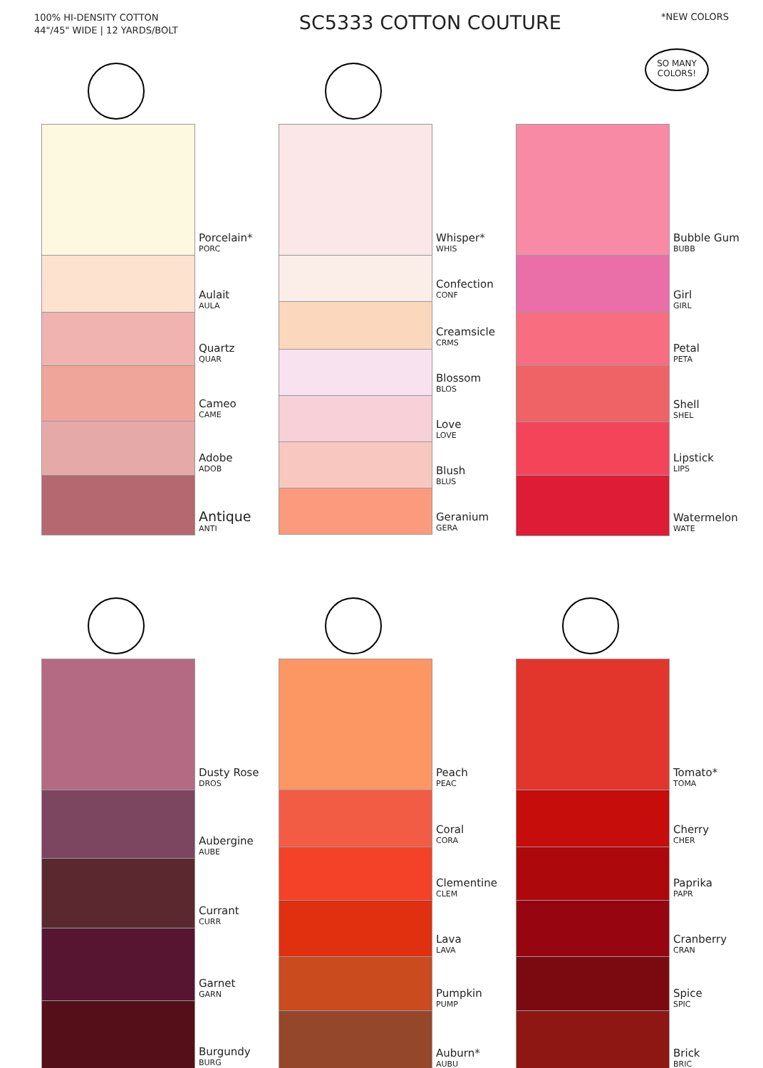100% HI-DENSITY COTTON
44"/45" WIDE | 12 YARDS/BOLT
SC5333 COTTON COUTURE
*NEW COLORS
SO MANY COLORS!
Porcelain*
PORC
Aulait
AULA
Quartz
QUAR
Cameo
CAME
Adobe
ADOB
Antique
ANTI
Whisper*
WHIS
Confection
CONF
Creamsicle
CRMS
Blossom
BLOS
Love
LOVE
Blush
BLUS
Geranium
GERA
Bubble Gum
BUBB
Girl
GIRL
Petal
PETA
Shell
SHEL
Lipstick
LIPS
Watermelon
WATE
Dusty Rose
DROS
Aubergine
AUBE
Currant
CURR
Garnet
GARN
Burgundy
BURG
Peach
PEAC
Coral
CORA
Clementine
CLEM
Lava
LAVA
Pumpkin
PUMP
Auburn*
AUBU
Tomato*
TOMA
Cherry
CHER
Paprika
PAPR
Cranberry
CRAN
Spice
SPIC
Brick
BRIC